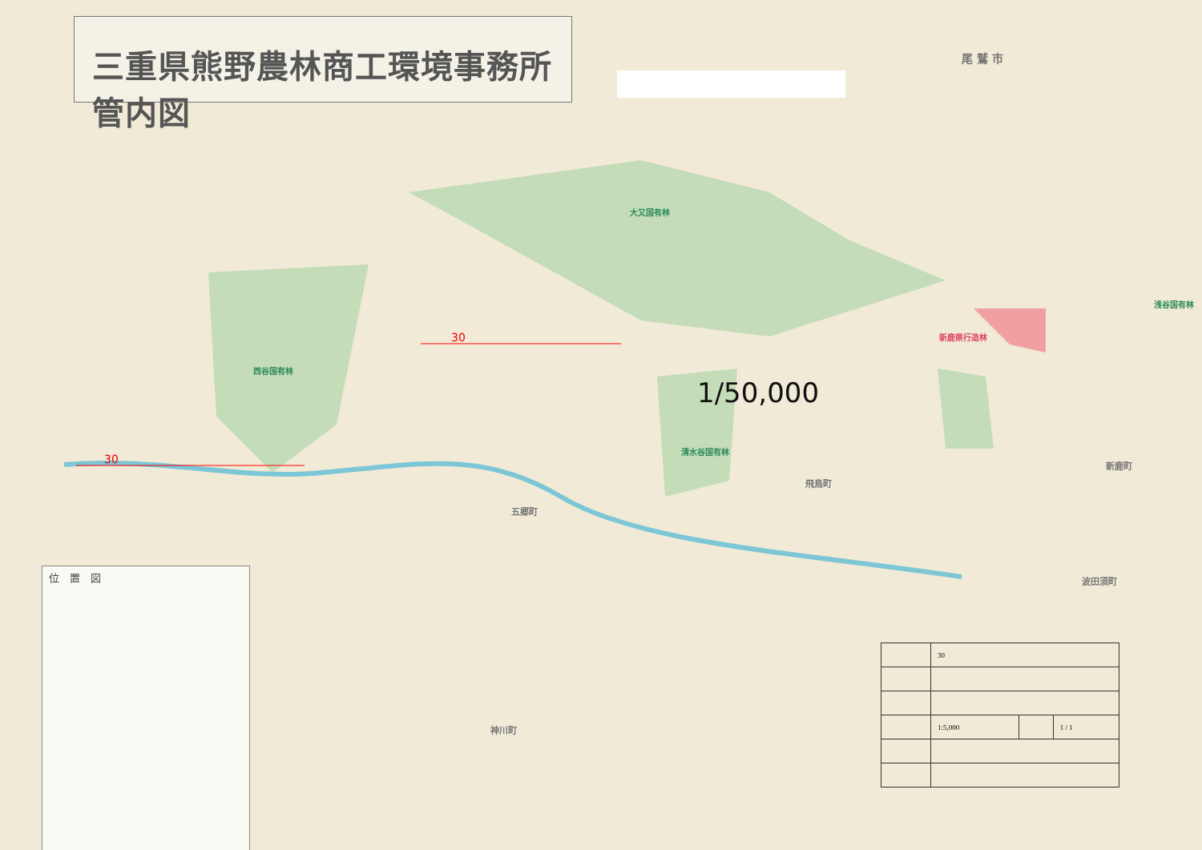三重県熊野農林商工環境事務所管内図
大又国有林
西谷国有林
清水谷国有林
浅谷国有林
新鹿県行造林
尾 鷲 市
五郷町
飛鳥町
波田須町
新鹿町
神川町
30
30
1/50,000
位　置　図
| | 30 | | |
| | 1:5,000 | | 1 / 1 |